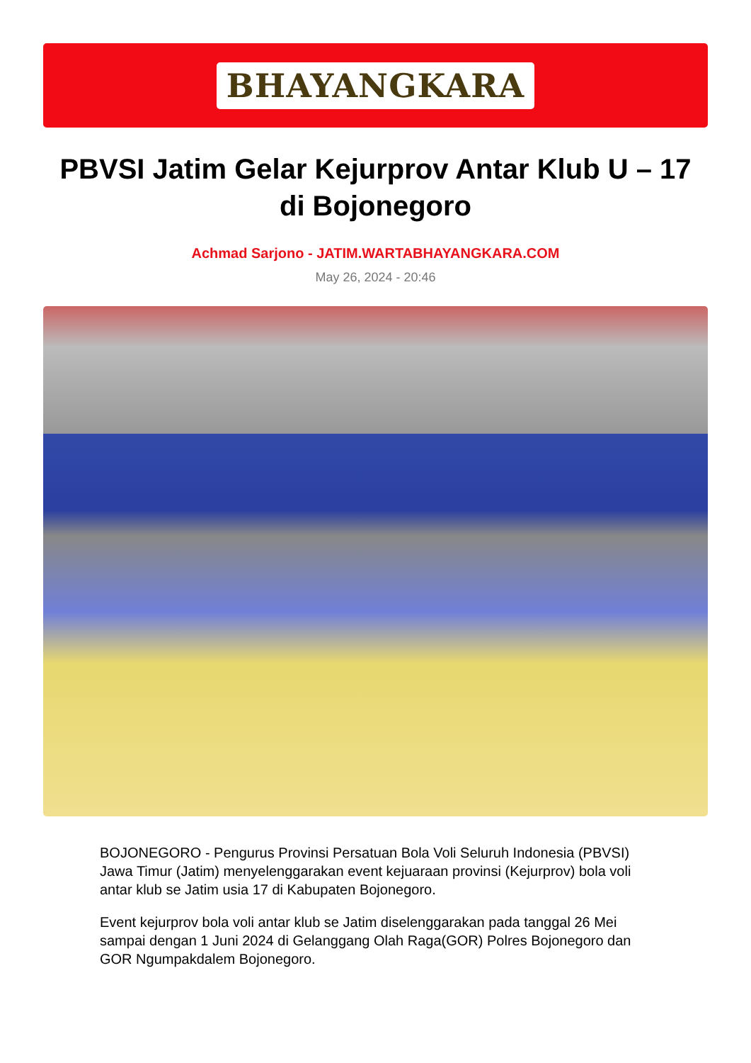BHAYANGKARA
PBVSI Jatim Gelar Kejurprov Antar Klub U – 17 di Bojonegoro
Achmad Sarjono - JATIM.WARTABHAYANGKARA.COM
May 26, 2024 - 20:46
BOJONEGORO - Pengurus Provinsi Persatuan Bola Voli Seluruh Indonesia (PBVSI) Jawa Timur (Jatim) menyelenggarakan event kejuaraan provinsi (Kejurprov) bola voli antar klub se Jatim usia 17 di Kabupaten Bojonegoro.
Event kejurprov bola voli antar klub se Jatim diselenggarakan pada tanggal 26 Mei sampai dengan 1 Juni 2024 di Gelanggang Olah Raga(GOR) Polres Bojonegoro dan GOR Ngumpakdalem Bojonegoro.